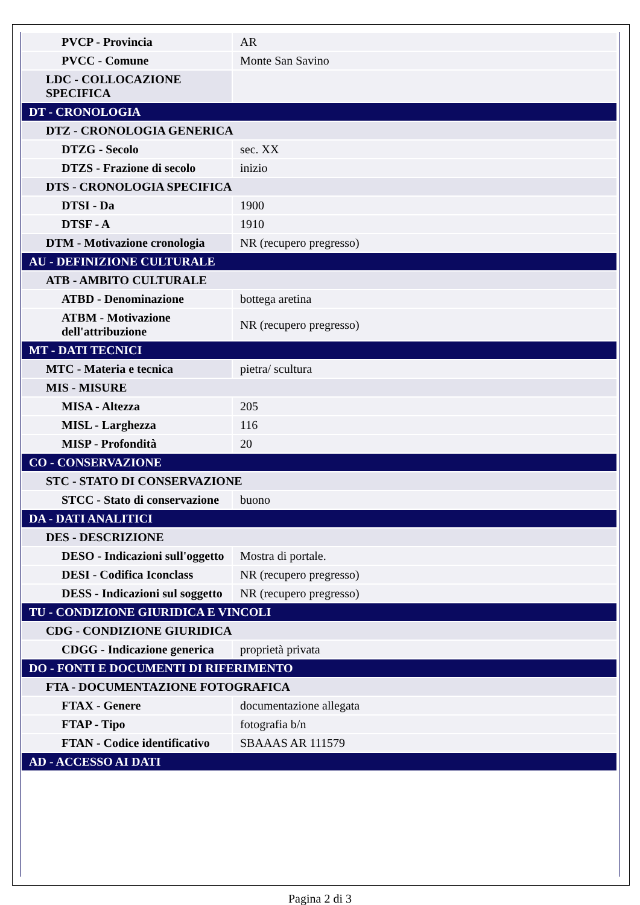| PVCP - Provincia | AR |
| PVCC - Comune | Monte San Savino |
| LDC - COLLOCAZIONE SPECIFICA | |
| DT - CRONOLOGIA | |
| DTZ - CRONOLOGIA GENERICA | |
| DTZG - Secolo | sec. XX |
| DTZS - Frazione di secolo | inizio |
| DTS - CRONOLOGIA SPECIFICA | |
| DTSI - Da | 1900 |
| DTSF - A | 1910 |
| DTM - Motivazione cronologia | NR (recupero pregresso) |
| AU - DEFINIZIONE CULTURALE | |
| ATB - AMBITO CULTURALE | |
| ATBD - Denominazione | bottega aretina |
| ATBM - Motivazione dell'attribuzione | NR (recupero pregresso) |
| MT - DATI TECNICI | |
| MTC - Materia e tecnica | pietra/ scultura |
| MIS - MISURE | |
| MISA - Altezza | 205 |
| MISL - Larghezza | 116 |
| MISP - Profondità | 20 |
| CO - CONSERVAZIONE | |
| STC - STATO DI CONSERVAZIONE | |
| STCC - Stato di conservazione | buono |
| DA - DATI ANALITICI | |
| DES - DESCRIZIONE | |
| DESO - Indicazioni sull'oggetto | Mostra di portale. |
| DESI - Codifica Iconclass | NR (recupero pregresso) |
| DESS - Indicazioni sul soggetto | NR (recupero pregresso) |
| TU - CONDIZIONE GIURIDICA E VINCOLI | |
| CDG - CONDIZIONE GIURIDICA | |
| CDGG - Indicazione generica | proprietà privata |
| DO - FONTI E DOCUMENTI DI RIFERIMENTO | |
| FTA - DOCUMENTAZIONE FOTOGRAFICA | |
| FTAX - Genere | documentazione allegata |
| FTAP - Tipo | fotografia b/n |
| FTAN - Codice identificativo | SBAAAS AR 111579 |
| AD - ACCESSO AI DATI | |
Pagina 2 di 3